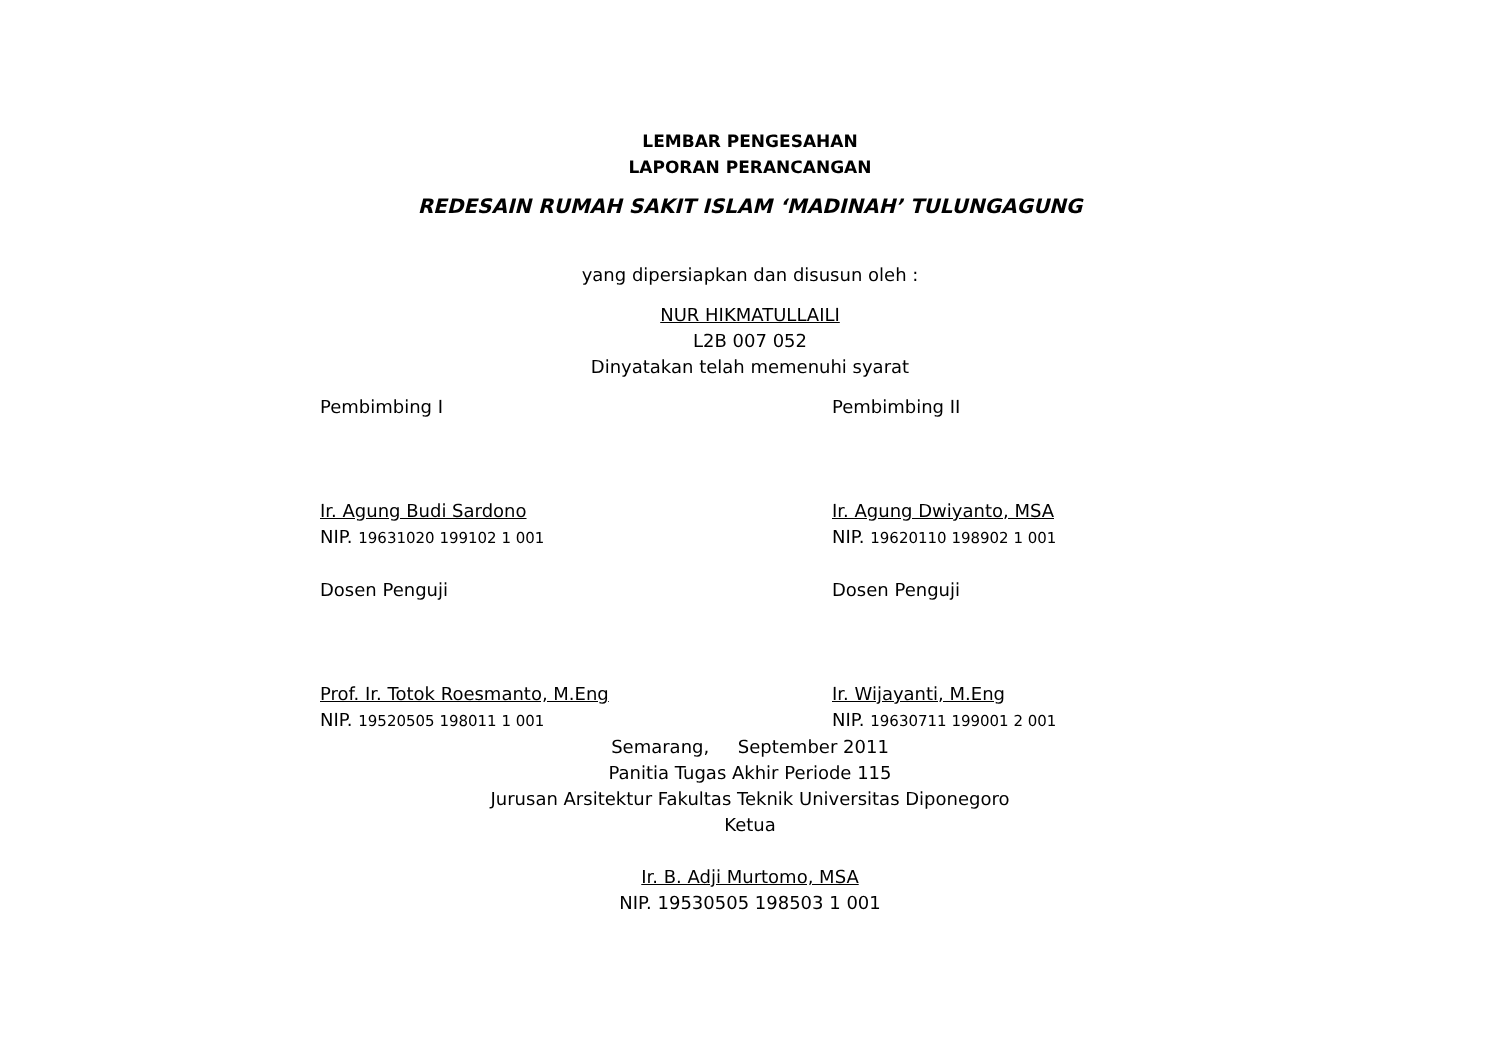LEMBAR PENGESAHAN
LAPORAN PERANCANGAN
REDESAIN RUMAH SAKIT ISLAM ‘MADINAH’ TULUNGAGUNG
yang dipersiapkan dan disusun oleh :
NUR HIKMATULLAILI
L2B 007 052
Dinyatakan telah memenuhi syarat
Pembimbing I
Ir. Agung Budi Sardono
NIP. 19631020 199102 1 001
Dosen Penguji
Prof. Ir. Totok Roesmanto, M.Eng
NIP. 19520505 198011 1 001
Pembimbing II
Ir. Agung Dwiyanto, MSA
NIP. 19620110 198902 1 001
Dosen Penguji
Ir. Wijayanti, M.Eng
NIP. 19630711 199001 2 001
Semarang, September 2011
Panitia Tugas Akhir Periode 115
Jurusan Arsitektur Fakultas Teknik Universitas Diponegoro
Ketua
Ir. B. Adji Murtomo, MSA
NIP. 19530505 198503 1 001